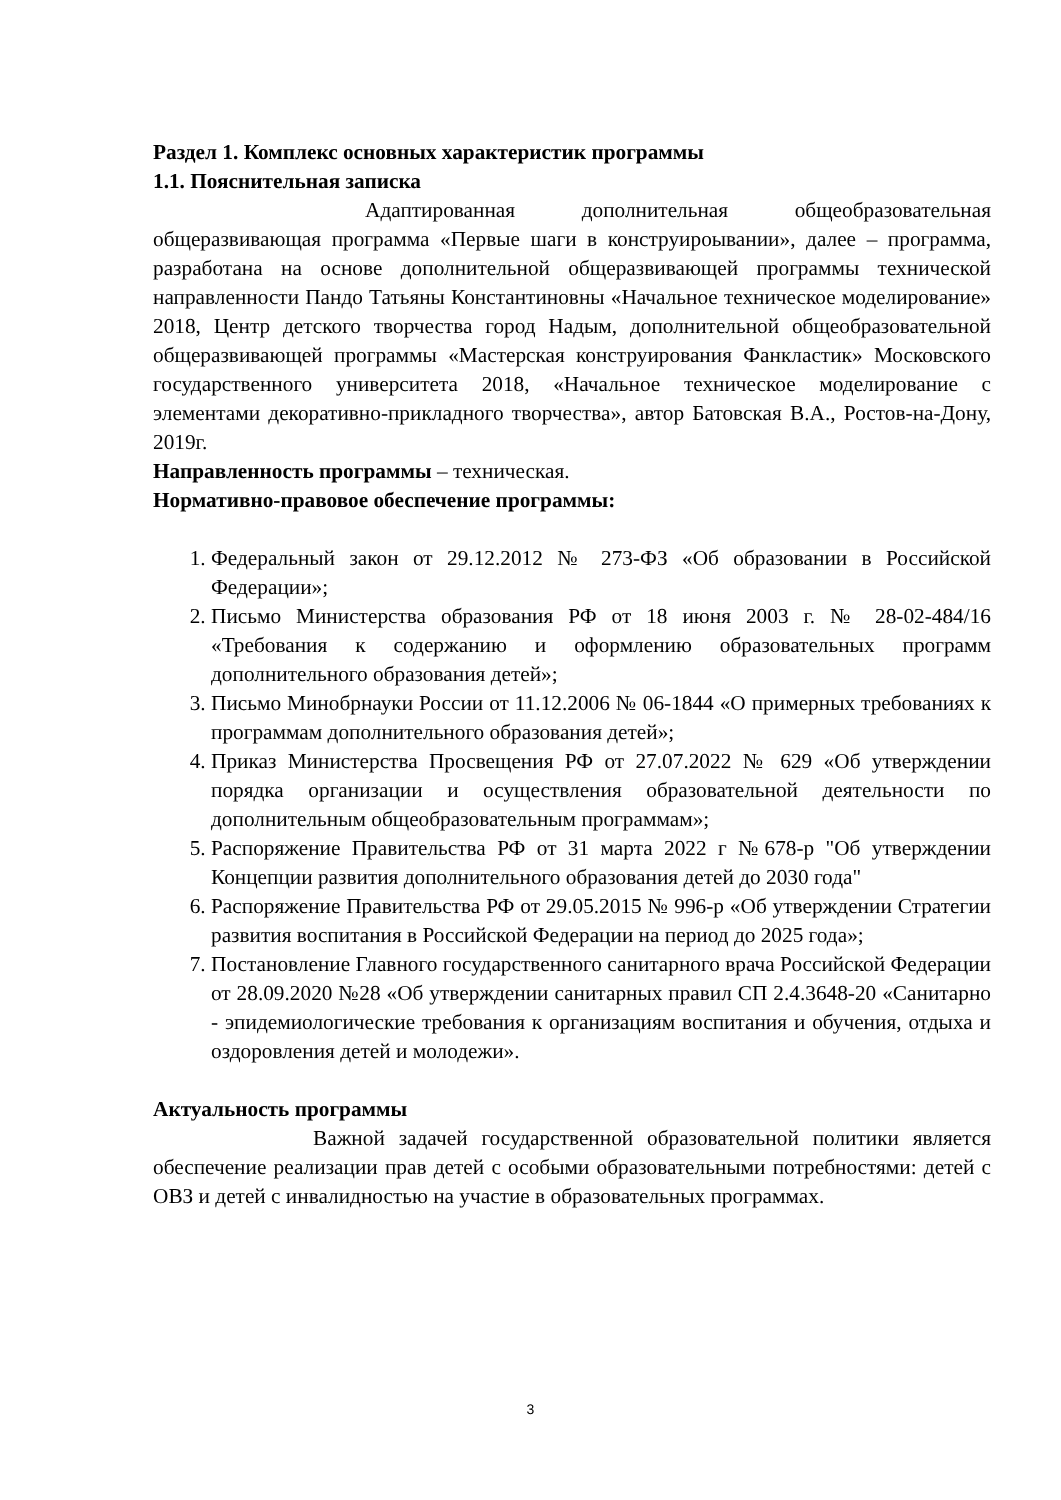Раздел 1. Комплекс основных характеристик программы
1.1. Пояснительная записка
Адаптированная дополнительная общеобразовательная общеразвивающая программа «Первые шаги в конструироывании», далее – программа, разработана на основе дополнительной общеразвивающей программы технической направленности Пандо Татьяны Константиновны «Начальное техническое моделирование» 2018, Центр детского творчества город Надым, дополнительной общеобразовательной общеразвивающей программы «Мастерская конструирования Фанкластик» Московского государственного университета 2018, «Начальное техническое моделирование с элементами декоративно-прикладного творчества», автор Батовская В.А., Ростов-на-Дону, 2019г.
Направленность программы – техническая.
Нормативно-правовое обеспечение программы:
1. Федеральный закон от 29.12.2012 № 273-ФЗ «Об образовании в Российской Федерации»;
2. Письмо Министерства образования РФ от 18 июня 2003 г. № 28-02-484/16 «Требования к содержанию и оформлению образовательных программ дополнительного образования детей»;
3. Письмо Минобрнауки России от 11.12.2006 № 06-1844 «О примерных требованиях к программам дополнительного образования детей»;
4. Приказ Министерства Просвещения РФ от 27.07.2022 № 629 «Об утверждении порядка организации и осуществления образовательной деятельности по дополнительным общеобразовательным программам»;
5. Распоряжение Правительства РФ от 31 марта 2022 г №678-р "Об утверждении Концепции развития дополнительного образования детей до 2030 года"
6. Распоряжение Правительства РФ от 29.05.2015 № 996-р «Об утверждении Стратегии развития воспитания в Российской Федерации на период до 2025 года»;
7. Постановление Главного государственного санитарного врача Российской Федерации от 28.09.2020 №28 «Об утверждении санитарных правил СП 2.4.3648-20 «Санитарно - эпидемиологические требования к организациям воспитания и обучения, отдыха и оздоровления детей и молодежи».
Актуальность программы
Важной задачей государственной образовательной политики является обеспечение реализации прав детей с особыми образовательными потребностями: детей с ОВЗ и детей с инвалидностью на участие в образовательных программах.
3